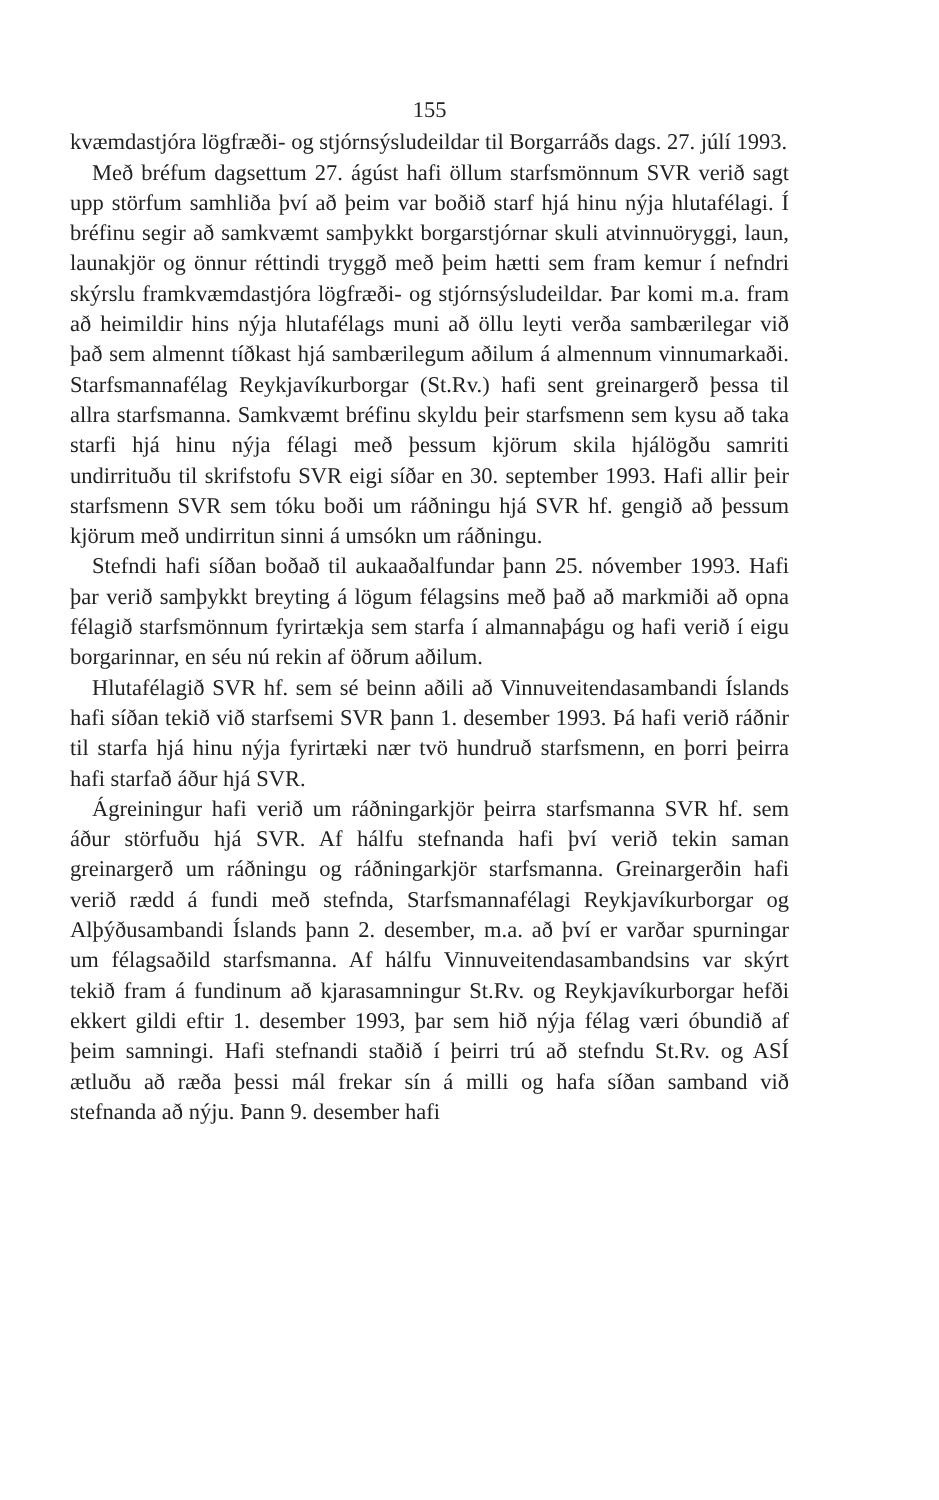155
kvæmdastjóra lögfræði- og stjórnsýsludeildar til Borgarráðs dags. 27. júlí 1993.
Með bréfum dagsettum 27. ágúst hafi öllum starfsmönnum SVR verið sagt upp störfum samhliða því að þeim var boðið starf hjá hinu nýja hlutafélagi. Í bréfinu segir að samkvæmt samþykkt borgarstjórnar skuli atvinnuöryggi, laun, launakjör og önnur réttindi tryggð með þeim hætti sem fram kemur í nefndri skýrslu framkvæmdastjóra lögfræði- og stjórnsýsludeildar. Þar komi m.a. fram að heimildir hins nýja hlutafélags muni að öllu leyti verða sambærilegar við það sem almennt tíðkast hjá sambærilegum aðilum á almennum vinnumarkaði. Starfsmannafélag Reykjavíkurborgar (St.Rv.) hafi sent greinargerð þessa til allra starfsmanna. Samkvæmt bréfinu skyldu þeir starfsmenn sem kysu að taka starfi hjá hinu nýja félagi með þessum kjörum skila hjálögðu samriti undirrituðu til skrifstofu SVR eigi síðar en 30. september 1993. Hafi allir þeir starfsmenn SVR sem tóku boði um ráðningu hjá SVR hf. gengið að þessum kjörum með undirritun sinni á umsókn um ráðningu.
Stefndi hafi síðan boðað til aukaaðalfundar þann 25. nóvember 1993. Hafi þar verið samþykkt breyting á lögum félagsins með það að markmiði að opna félagið starfsmönnum fyrirtækja sem starfa í almannaþágu og hafi verið í eigu borgarinnar, en séu nú rekin af öðrum aðilum.
Hlutafélagið SVR hf. sem sé beinn aðili að Vinnuveitendasambandi Íslands hafi síðan tekið við starfsemi SVR þann 1. desember 1993. Þá hafi verið ráðnir til starfa hjá hinu nýja fyrirtæki nær tvö hundruð starfsmenn, en þorri þeirra hafi starfað áður hjá SVR.
Ágreiningur hafi verið um ráðningarkjör þeirra starfsmanna SVR hf. sem áður störfuðu hjá SVR. Af hálfu stefnanda hafi því verið tekin saman greinargerð um ráðningu og ráðningarkjör starfsmanna. Greinargerðin hafi verið rædd á fundi með stefnda, Starfsmannafélagi Reykjavíkurborgar og Alþýðusambandi Íslands þann 2. desember, m.a. að því er varðar spurningar um félagsaðild starfsmanna. Af hálfu Vinnuveitendasambandsins var skýrt tekið fram á fundinum að kjarasamningur St.Rv. og Reykjavíkurborgar hefði ekkert gildi eftir 1. desember 1993, þar sem hið nýja félag væri óbundið af þeim samningi. Hafi stefnandi staðið í þeirri trú að stefndu St.Rv. og ASÍ ætluðu að ræða þessi mál frekar sín á milli og hafa síðan samband við stefnanda að nýju. Þann 9. desember hafi